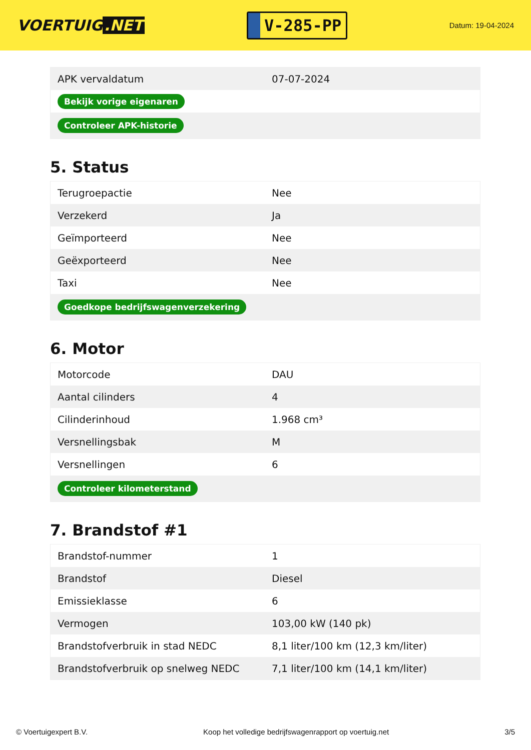VOERTUIG.NET
V-285-PP
Datum: 19-04-2024
| APK vervaldatum | 07-07-2024 |
| Bekijk vorige eigenaren | |
| Controleer APK-historie | |
5. Status
| Terugroepactie | Nee |
| Verzekerd | Ja |
| Geïmporteerd | Nee |
| Geëxporteerd | Nee |
| Taxi | Nee |
| Goedkope bedrijfswagenverzekering | |
6. Motor
| Motorcode | DAU |
| Aantal cilinders | 4 |
| Cilinderinhoud | 1.968 cm³ |
| Versnellingsbak | M |
| Versnellingen | 6 |
| Controleer kilometerstand | |
7. Brandstof #1
| Brandstof-nummer | 1 |
| Brandstof | Diesel |
| Emissieklasse | 6 |
| Vermogen | 103,00 kW (140 pk) |
| Brandstofverbruik in stad NEDC | 8,1 liter/100 km (12,3 km/liter) |
| Brandstofverbruik op snelweg NEDC | 7,1 liter/100 km (14,1 km/liter) |
© Voertuigexpert B.V. Koop het volledige bedrijfswagenrapport op voertuig.net 3/5